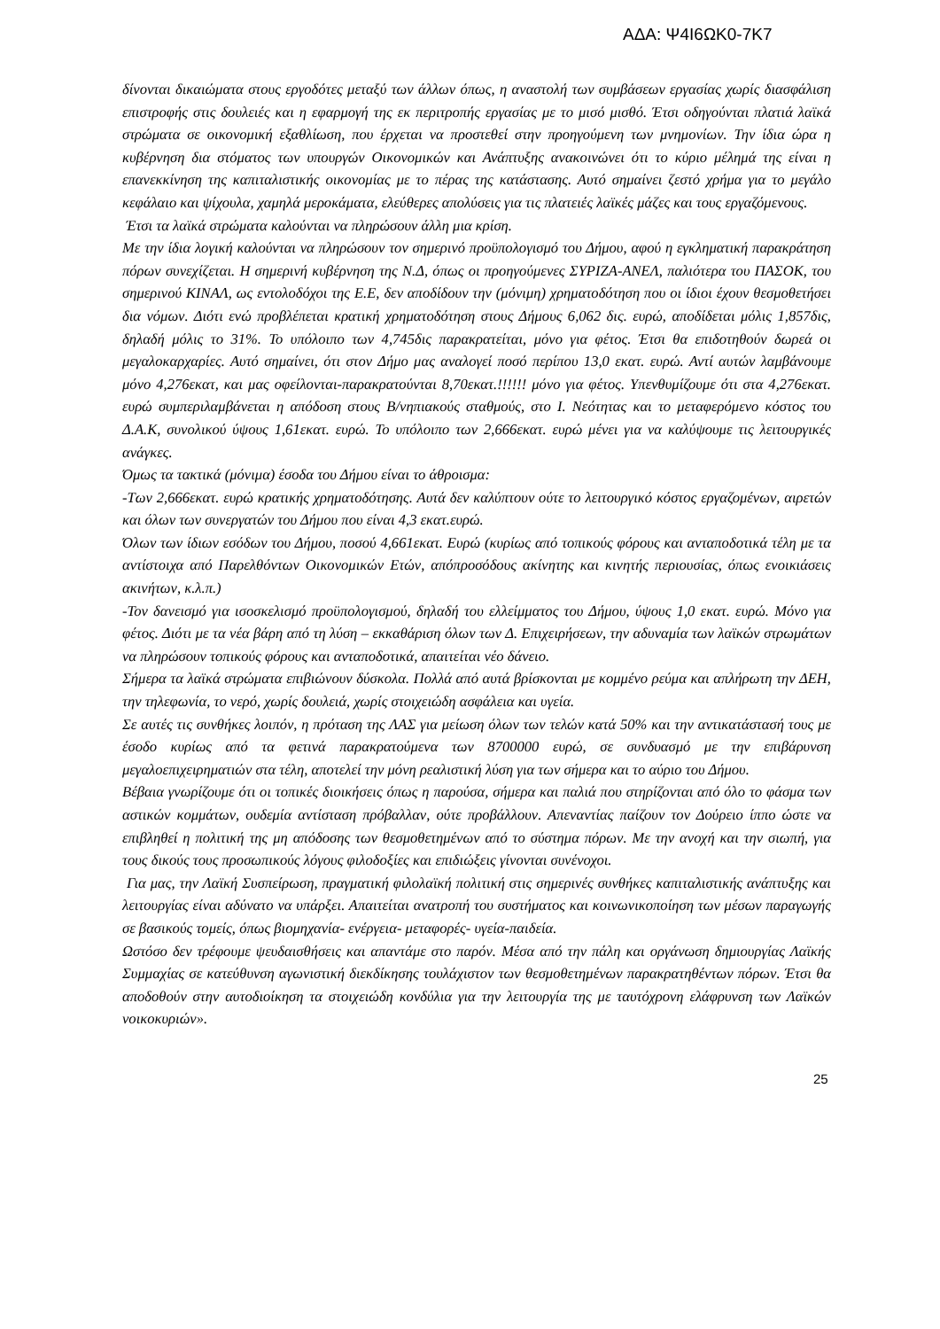ΑΔΑ: Ψ4Ι6ΩΚ0-7Κ7
δίνονται δικαιώματα στους εργοδότες μεταξύ των άλλων όπως, η αναστολή των συμβάσεων εργασίας χωρίς διασφάλιση επιστροφής στις δουλειές και η εφαρμογή της εκ περιτροπής εργασίας με το μισό μισθό. Έτσι οδηγούνται πλατιά λαϊκά στρώματα σε οικονομική εξαθλίωση, που έρχεται να προστεθεί στην προηγούμενη των μνημονίων. Την ίδια ώρα η κυβέρνηση δια στόματος των υπουργών Οικονομικών και Ανάπτυξης ανακοινώνει ότι το κύριο μέλημά της είναι η επανεκκίνηση της καπιταλιστικής οικονομίας με το πέρας της κατάστασης. Αυτό σημαίνει ζεστό χρήμα για το μεγάλο κεφάλαιο και ψίχουλα, χαμηλά μεροκάματα, ελεύθερες απολύσεις για τις πλατειές λαϊκές μάζες και τους εργαζόμενους.
Έτσι τα λαϊκά στρώματα καλούνται να πληρώσουν άλλη μια κρίση.
Με την ίδια λογική καλούνται να πληρώσουν τον σημερινό προϋπολογισμό του Δήμου, αφού η εγκληματική παρακράτηση πόρων συνεχίζεται. Η σημερινή κυβέρνηση της Ν.Δ, όπως οι προηγούμενες ΣΥΡΙΖΑ-ΑΝΕΛ, παλιότερα του ΠΑΣΟΚ, του σημερινού ΚΙΝΑΛ, ως εντολοδόχοι της Ε.Ε, δεν αποδίδουν την (μόνιμη) χρηματοδότηση που οι ίδιοι έχουν θεσμοθετήσει δια νόμων. Διότι ενώ προβλέπεται κρατική χρηματοδότηση στους Δήμους 6,062 δις. ευρώ, αποδίδεται μόλις 1,857δις, δηλαδή μόλις το 31%. Το υπόλοιπο των 4,745δις παρακρατείται, μόνο για φέτος. Έτσι θα επιδοτηθούν δωρεά οι μεγαλοκαρχαρίες. Αυτό σημαίνει, ότι στον Δήμο μας αναλογεί ποσό περίπου 13,0 εκατ. ευρώ. Αντί αυτών λαμβάνουμε μόνο 4,276εκατ, και μας οφείλονται-παρακρατούνται 8,70εκατ.!!!!!! μόνο για φέτος. Υπενθυμίζουμε ότι στα 4,276εκατ. ευρώ συμπεριλαμβάνεται η απόδοση στους Β/νηπιακούς σταθμούς, στο Ι. Νεότητας και το μεταφερόμενο κόστος του Δ.Α.Κ, συνολικού ύψους 1,61εκατ. ευρώ. Το υπόλοιπο των 2,666εκατ. ευρώ μένει για να καλύψουμε τις λειτουργικές ανάγκες.
Όμως τα τακτικά (μόνιμα) έσοδα του Δήμου είναι το άθροισμα:
-Των 2,666εκατ. ευρώ κρατικής χρηματοδότησης. Αυτά δεν καλύπτουν ούτε το λειτουργικό κόστος εργαζομένων, αιρετών και όλων των συνεργατών του Δήμου που είναι 4,3 εκατ.ευρώ.
Όλων των ίδιων εσόδων του Δήμου, ποσού 4,661εκατ. Ευρώ (κυρίως από τοπικούς φόρους και ανταποδοτικά τέλη με τα αντίστοιχα από Παρελθόντων Οικονομικών Ετών, απόπροσόδους ακίνητης και κινητής περιουσίας, όπως ενοικιάσεις ακινήτων, κ.λ.π.)
-Τον δανεισμό για ισοσκελισμό προϋπολογισμού, δηλαδή του ελλείμματος του Δήμου, ύψους 1,0 εκατ. ευρώ. Μόνο για φέτος. Διότι με τα νέα βάρη από τη λύση – εκκαθάριση όλων των Δ. Επιχειρήσεων, την αδυναμία των λαϊκών στρωμάτων να πληρώσουν τοπικούς φόρους και ανταποδοτικά, απαιτείται νέο δάνειο.
Σήμερα τα λαϊκά στρώματα επιβιώνουν δύσκολα. Πολλά από αυτά βρίσκονται με κομμένο ρεύμα και απλήρωτη την ΔΕΗ, την τηλεφωνία, το νερό, χωρίς δουλειά, χωρίς στοιχειώδη ασφάλεια και υγεία.
Σε αυτές τις συνθήκες λοιπόν, η πρόταση της ΛΑΣ για μείωση όλων των τελών κατά 50% και την αντικατάστασή τους με έσοδο κυρίως από τα φετινά παρακρατούμενα των 8700000 ευρώ, σε συνδυασμό με την επιβάρυνση μεγαλοεπιχειρηματιών στα τέλη, αποτελεί την μόνη ρεαλιστική λύση για των σήμερα και το αύριο του Δήμου.
Βέβαια γνωρίζουμε ότι οι τοπικές διοικήσεις όπως η παρούσα, σήμερα και παλιά που στηρίζονται από όλο το φάσμα των αστικών κομμάτων, ουδεμία αντίσταση πρόβαλλαν, ούτε προβάλλουν. Απεναντίας παίζουν τον Δούρειο ίππο ώστε να επιβληθεί η πολιτική της μη απόδοσης των θεσμοθετημένων από το σύστημα πόρων. Με την ανοχή και την σιωπή, για τους δικούς τους προσωπικούς λόγους φιλοδοξίες και επιδιώξεις γίνονται συνένοχοι.
Για μας, την Λαϊκή Συσπείρωση, πραγματική φιλολαϊκή πολιτική στις σημερινές συνθήκες καπιταλιστικής ανάπτυξης και λειτουργίας είναι αδύνατο να υπάρξει. Απαιτείται ανατροπή του συστήματος και κοινωνικοποίηση των μέσων παραγωγής σε βασικούς τομείς, όπως βιομηχανία- ενέργεια- μεταφορές- υγεία-παιδεία.
Ωστόσο δεν τρέφουμε ψευδαισθήσεις και απαντάμε στο παρόν. Μέσα από την πάλη και οργάνωση δημιουργίας Λαϊκής Συμμαχίας σε κατεύθυνση αγωνιστική διεκδίκησης τουλάχιστον των θεσμοθετημένων παρακρατηθέντων πόρων. Έτσι θα αποδοθούν στην αυτοδιοίκηση τα στοιχειώδη κονδύλια για την λειτουργία της με ταυτόχρονη ελάφρυνση των Λαϊκών νοικοκυριών».
25